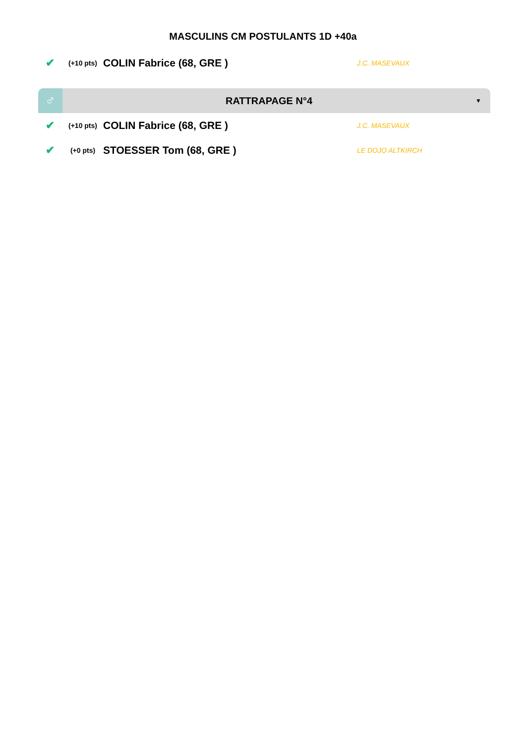MASCULINS CM POSTULANTS 1D +40a
✔ (+10 pts) COLIN Fabrice (68, GRE ) J.C. MASEVAUX
♂ RATTRAPAGE N°4 ▼
✔ (+10 pts) COLIN Fabrice (68, GRE ) J.C. MASEVAUX
✔ (+0 pts) STOESSER Tom (68, GRE ) LE DOJO ALTKIRCH